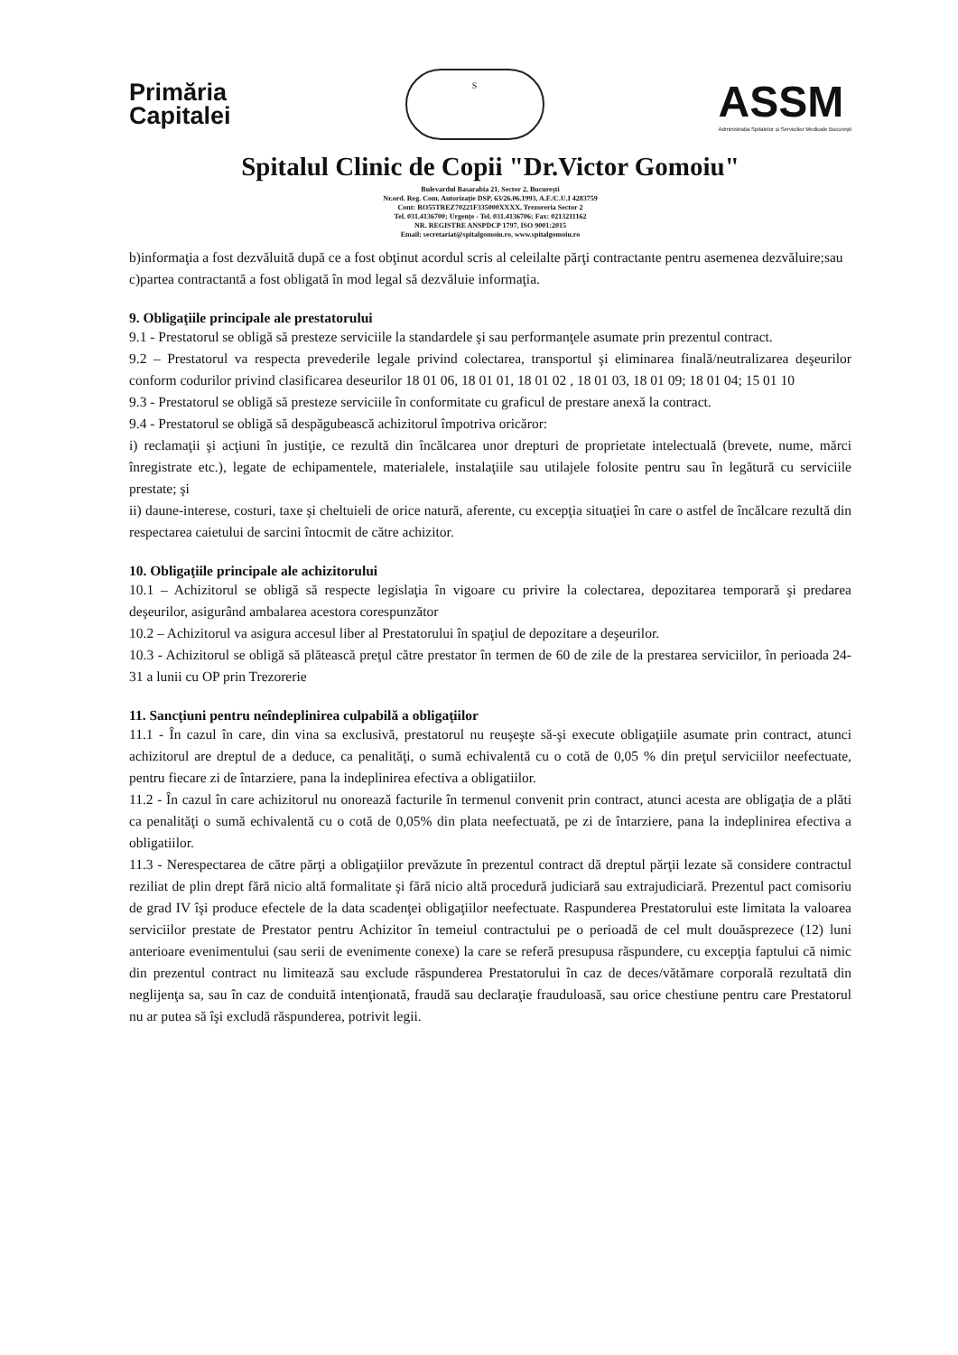Primăria
Capitalei
S
ASSM
Administrația Spitalelor și Serviciilor Medicale București
Spitalul Clinic de Copii "Dr.Victor Gomoiu"
Bulevardul Basarabia 21, Sector 2, București
Nr.ord. Reg. Com. Autorizație DSP, 63/26.06.1993, A.F./C.U.I 4283759
Cont: RO55TREZ70221F335000XXXX, Trezoreria Sector 2
Tel. 031.4136700; Urgențe - Tel. 031.4136706; Fax: 0213211162
NR. REGISTRE ANSPDCP 1797, ISO 9001:2015
Email: secretariat@spitalgomoiu.ro, www.spitalgomoiu.ro
b)informaţia a fost dezvăluită după ce a fost obţinut acordul scris al celeilalte părţi contractante pentru asemenea dezvăluire;sau
c)partea contractantă a fost obligată în mod legal să dezvăluie informaţia.
9. Obligaţiile principale ale prestatorului
9.1 - Prestatorul se obligă să presteze serviciile la standardele şi sau performanţele asumate prin prezentul contract.
9.2 – Prestatorul va respecta prevederile legale privind colectarea, transportul şi eliminarea finală/neutralizarea deşeurilor conform codurilor privind clasificarea deseurilor 18 01 06, 18 01 01, 18 01 02 , 18 01 03, 18 01 09; 18 01 04; 15 01 10
9.3 - Prestatorul se obligă să presteze serviciile în conformitate cu graficul de prestare anexă la contract.
9.4 - Prestatorul se obligă să despăgubească achizitorul împotriva oricăror:
i) reclamaţii şi acţiuni în justiţie, ce rezultă din încălcarea unor drepturi de proprietate intelectuală (brevete, nume, mărci înregistrate etc.), legate de echipamentele, materialele, instalaţiile sau utilajele folosite pentru sau în legătură cu serviciile prestate; şi
ii) daune-interese, costuri, taxe şi cheltuieli de orice natură, aferente, cu excepţia situaţiei în care o astfel de încălcare rezultă din respectarea caietului de sarcini întocmit de către achizitor.
10. Obligaţiile principale ale achizitorului
10.1 – Achizitorul se obligă să respecte legislaţia în vigoare cu privire la colectarea, depozitarea temporară şi predarea deşeurilor, asigurând ambalarea acestora corespunzător
10.2 – Achizitorul va asigura accesul liber al Prestatorului în spaţiul de depozitare a deşeurilor.
10.3 - Achizitorul se obligă să plătească preţul către prestator în termen de 60 de zile de la prestarea serviciilor, în perioada 24-31 a lunii cu OP prin Trezorerie
11. Sancţiuni pentru neîndeplinirea culpabilă a obligaţiilor
11.1 - În cazul în care, din vina sa exclusivă, prestatorul nu reuşeşte să-şi execute obligaţiile asumate prin contract, atunci achizitorul are dreptul de a deduce, ca penalităţi, o sumă echivalentă cu o cotă de 0,05 % din preţul serviciilor neefectuate, pentru fiecare zi de întarziere, pana la indeplinirea efectiva a obligatiilor.
11.2 - În cazul în care achizitorul nu onorează facturile în termenul convenit prin contract, atunci acesta are obligaţia de a plăti ca penalităţi o sumă echivalentă cu o cotă de 0,05% din plata neefectuată, pe zi de întarziere, pana la indeplinirea efectiva a obligatiilor.
11.3 - Nerespectarea de către părţi a obligaţiilor prevăzute în prezentul contract dă dreptul părţii lezate să considere contractul reziliat de plin drept fără nicio altă formalitate şi fără nicio altă procedură judiciară sau extrajudiciară. Prezentul pact comisoriu de grad IV îşi produce efectele de la data scadenţei obligaţiilor neefectuate. Raspunderea Prestatorului este limitata la valoarea serviciilor prestate de Prestator pentru Achizitor în temeiul contractului pe o perioadă de cel mult douăsprezece (12) luni anterioare evenimentului (sau serii de evenimente conexe) la care se referă presupusa răspundere, cu excepţia faptului că nimic din prezentul contract nu limitează sau exclude răspunderea Prestatorului în caz de deces/vătămare corporală rezultată din neglijenţa sa, sau în caz de conduită intenţionată, fraudă sau declaraţie frauduloasă, sau orice chestiune pentru care Prestatorul nu ar putea să îşi excludă răspunderea, potrivit legii.